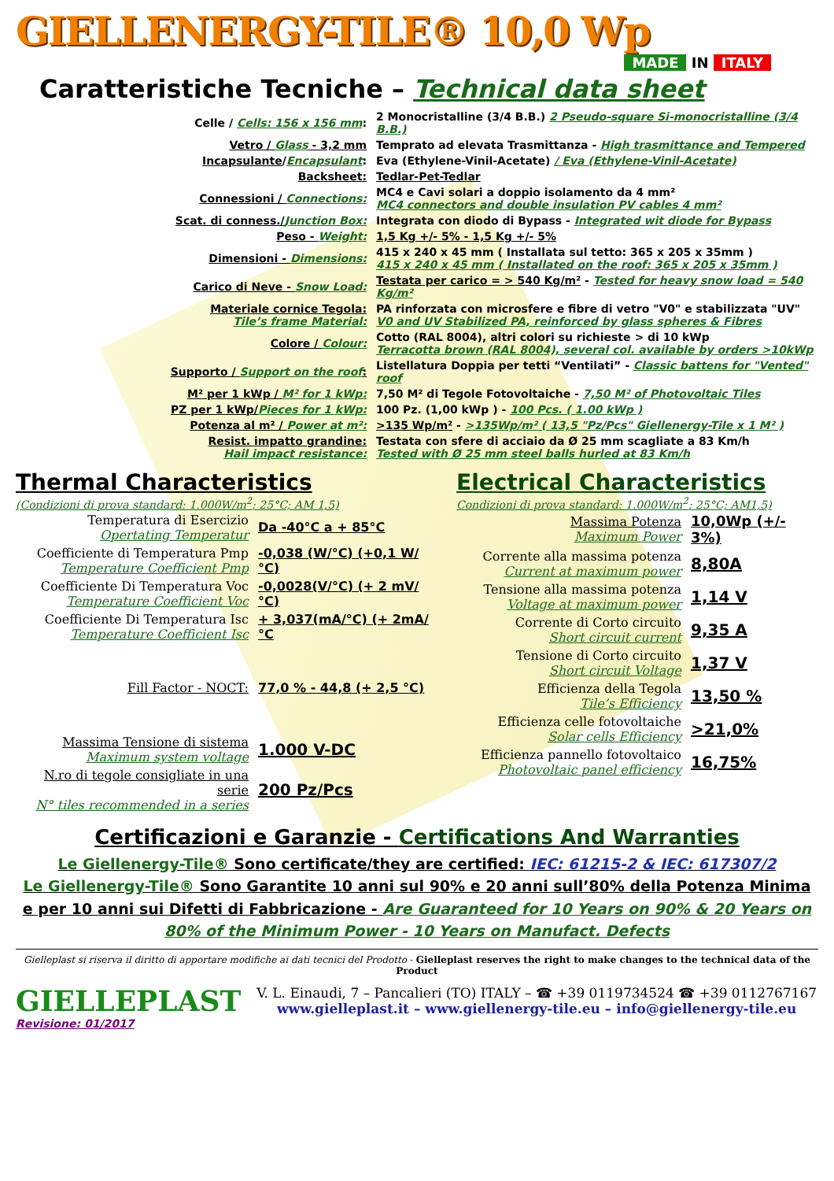GIELLENERGY-TILE® 10,0 Wp
MADE IN ITALY
Caratteristiche Tecniche – Technical data sheet
| Celle / Cells: 156 x 156 mm : | 2 Monocristalline (3/4 B.B.) 2 Pseudo-square Si-monocristalline (3/4 B.B.) |
| Vetro / Glass - 3,2 mm | Temprato ad elevata Trasmittanza - High trasmittance and Tempered |
| Incapsulante / Encapsulant : | Eva (Ethylene-Vinil-Acetate) / Eva (Ethylene-Vinil-Acetate) |
| Backsheet: | Tedlar-Pet-Tedlar |
| Connessioni / Connections: | MC4 e Cavi solari a doppio isolamento da 4 mm² MC4 connectors and double insulation PV cables 4 mm² |
| Scat. di conness./ Junction Box: | Integrata con diodo di Bypass - Integrated wit diode for Bypass |
| Peso - Weight: | 1,5 Kg +/- 5% - 1,5 Kg +/- 5% |
| Dimensioni - Dimensions: | 415 x 240 x 45 mm ( Installata sul tetto: 365 x 205 x 35mm ) 415 x 240 x 45 mm ( Installated on the roof: 365 x 205 x 35mm ) |
| Carico di Neve - Snow Load: | Testata per carico = > 540 Kg/m² - Tested for heavy snow load = 540 Kg/m² |
| Materiale cornice Tegola: Tile’s frame Material: | PA rinforzata con microsfere e fibre di vetro "V0" e stabilizzata "UV" V0 and UV Stabilized PA, reinforced by glass spheres & Fibres |
| Colore / Colour: | Cotto (RAL 8004), altri colori su richieste > di 10 kWp Terracotta brown (RAL 8004), several col. available by orders >10kWp |
| Supporto / Support on the roof : | Listellatura Doppia per tetti “Ventilati” - Classic battens for "Vented" roof |
| M² per 1 kWp / M² for 1 kWp: | 7,50 M² di Tegole Fotovoltaiche - 7,50 M² of Photovoltaic Tiles |
| PZ per 1 kWp/ Pieces for 1 kWp: | 100 Pz. (1,00 kWp ) - 100 Pcs. ( 1.00 kWp ) |
| Potenza al m² / Power at m²: | >135 Wp/m² - >135Wp/m² ( 13,5 "Pz/Pcs" Giellenergy-Tile x 1 M² ) |
| Resist. impatto grandine: Hail impact resistance: | Testata con sfere di acciaio da Ø 25 mm scagliate a 83 Km/h Tested with Ø 25 mm steel balls hurled at 83 Km/h |
Thermal Characteristics
(Condizioni di prova standard: 1.000W/m<sup>2</sup>; 25°C; AM 1,5)
| Temperatura di Esercizio Opertating Temperatur | Da -40°C a + 85°C |
| Coefficiente di Temperatura Pmp Temperature Coefficient Pmp | -0,038 (W/°C) (+0,1 W/°C) |
| Coefficiente Di Temperatura Voc Temperature Coefficient Voc | -0,0028(V/°C) (+ 2 mV/°C) |
| Coefficiente Di Temperatura Isc Temperature Coefficient Isc | + 3,037(mA/°C) (+ 2mA/°C |
| Fill Factor - NOCT: | 77,0 % - 44,8 (+ 2,5 °C) |
| Massima Tensione di sistema Maximum system voltage | 1.000 V-DC |
| N.ro di tegole consigliate in una serie N° tiles recommended in a series | 200 Pz/Pcs |
Electrical Characteristics
Condizioni di prova standard: 1.000W/m<sup>2</sup>; 25°C; AM1,5)
| Massima Potenza Maximum Power | 10,0Wp (+/- 3%) |
| Corrente alla massima potenza Current at maximum power | 8,80A |
| Tensione alla massima potenza Voltage at maximum power | 1,14 V |
| Corrente di Corto circuito Short circuit current | 9,35 A |
| Tensione di Corto circuito Short circuit Voltage | 1,37 V |
| Efficienza della Tegola Tile’s Efficiency | 13,50 % |
| Efficienza celle fotovoltaiche Solar cells Efficiency | >21,0% |
| Efficienza pannello fotovoltaico Photovoltaic panel efficiency | 16,75% |
Certificazioni e Garanzie - Certifications And Warranties
Le Giellenergy-Tile® Sono certificate/they are certified: IEC: 61215-2 & IEC: 617307/2
Le Giellenergy-Tile® Sono Garantite 10 anni sul 90% e 20 anni sull’80% della Potenza Minima e per 10 anni sui Difetti di Fabbricazione - Are Guaranteed for 10 Years on 90% & 20 Years on 80% of the Minimum Power - 10 Years on Manufact. Defects
Gielleplast si riserva il diritto di apportare modifiche ai dati tecnici del Prodotto - Gielleplast reserves the right to make changes to the technical data of the Product
GIELLEPLAST
V. L. Einaudi, 7 – Pancalieri (TO) ITALY – ☎ +39 0119734524 ☎ +39 0112767167
www.gielleplast.it – www.giellenergy-tile.eu – info@giellenergy-tile.eu
Revisione: 01/2017